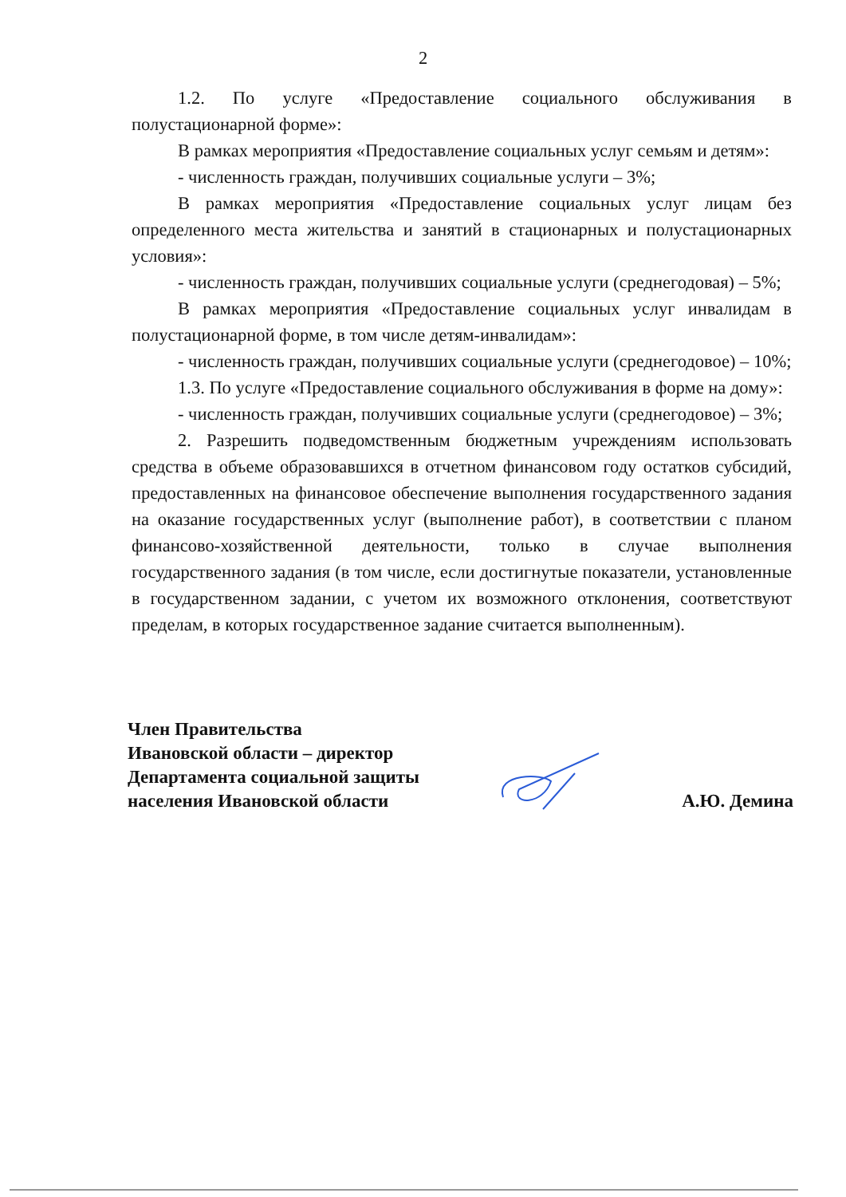2
1.2. По услуге «Предоставление социального обслуживания в полустационарной форме»:
В рамках мероприятия «Предоставление социальных услуг семьям и детям»:
- численность граждан, получивших социальные услуги – 3%;
В рамках мероприятия «Предоставление социальных услуг лицам без определенного места жительства и занятий в стационарных и полустационарных условия»:
- численность граждан, получивших социальные услуги (среднегодовая) – 5%;
В рамках мероприятия «Предоставление социальных услуг инвалидам в полустационарной форме, в том числе детям-инвалидам»:
- численность граждан, получивших социальные услуги (среднегодовое) – 10%;
1.3. По услуге «Предоставление социального обслуживания в форме на дому»:
- численность граждан, получивших социальные услуги (среднегодовое) – 3%;
2. Разрешить подведомственным бюджетным учреждениям использовать средства в объеме образовавшихся в отчетном финансовом году остатков субсидий, предоставленных на финансовое обеспечение выполнения государственного задания на оказание государственных услуг (выполнение работ), в соответствии с планом финансово-хозяйственной деятельности, только в случае выполнения государственного задания (в том числе, если достигнутые показатели, установленные в государственном задании, с учетом их возможного отклонения, соответствуют пределам, в которых государственное задание считается выполненным).
Член Правительства
Ивановской области – директор
Департамента социальной защиты
населения Ивановской области
А.Ю. Демина